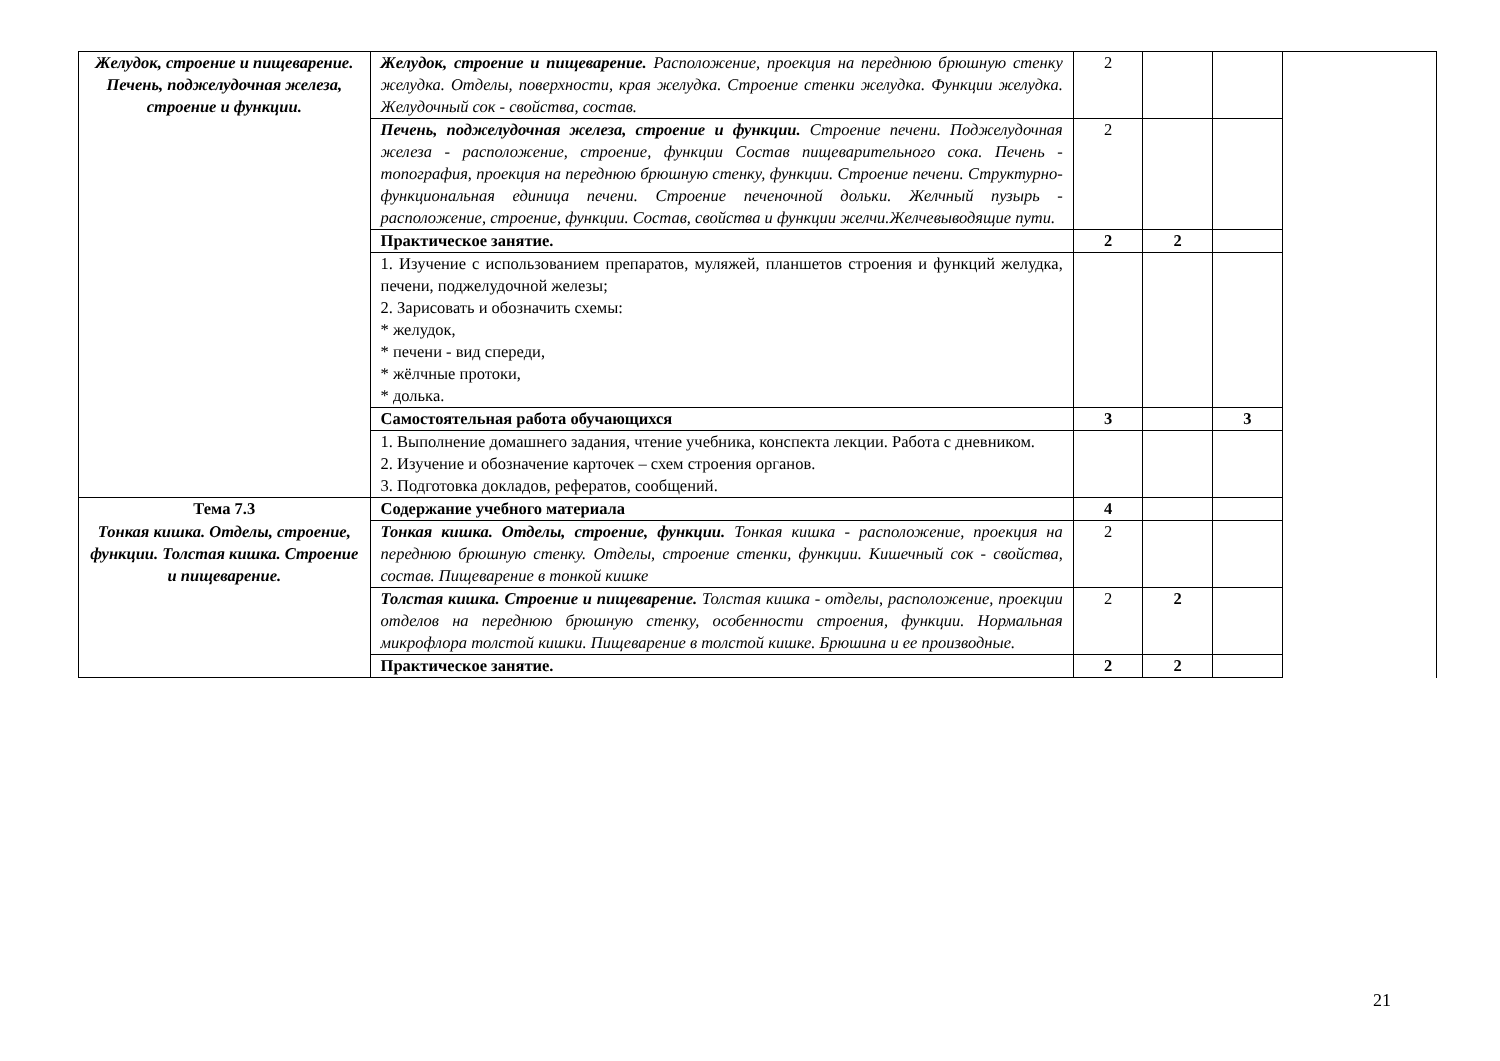| Желудок, строение и пищеварение. Печень, поджелудочная железа, строение и функции. | Желудок, строение и пищеварение. Расположение, проекция на переднюю брюшную стенку желудка. Отделы, поверхности, края желудка. Строение стенки желудка. Функции желудка. Желудочный сок - свойства, состав. | 2 | | | |
| | Печень, поджелудочная железа, строение и функции. Строение печени. Поджелудочная железа - расположение, строение, функции Состав пищеварительного сока. Печень - топография, проекция на переднюю брюшную стенку, функции. Строение печени. Структурно-функциональная единица печени. Строение печеночной дольки. Желчный пузырь - расположение, строение, функции. Состав, свойства и функции желчи.Желчевыводящие пути. | 2 | | | |
| | Практическое занятие. | 2 | 2 | | |
| | 1. Изучение с использованием препаратов, муляжей, планшетов строения и функций желудка, печени, поджелудочной железы; 2. Зарисовать и обозначить схемы: * желудок, * печени - вид спереди, * жёлчные протоки, * долька. | | | | |
| | Самостоятельная работа обучающихся | 3 | | 3 | |
| | 1. Выполнение домашнего задания, чтение учебника, конспекта лекции. Работа с дневником. 2. Изучение и обозначение карточек – схем строения органов. 3. Подготовка докладов, рефератов, сообщений. | | | | |
| Тема 7.3 | Содержание учебного материала | 4 | | | |
| Тонкая кишка. Отделы, строение, функции. Толстая кишка. Строение и пищеварение. | Тонкая кишка. Отделы, строение, функции. Тонкая кишка - расположение, проекция на переднюю брюшную стенку. Отделы, строение стенки, функции. Кишечный сок - свойства, состав. Пищеварение в тонкой кишке | 2 | | | |
| | Толстая кишка. Строение и пищеварение. Толстая кишка - отделы, расположение, проекции отделов на переднюю брюшную стенку, особенности строения, функции. Нормальная микрофлора толстой кишки. Пищеварение в толстой кишке. Брюшина и ее производные. | 2 | 2 | | |
| | Практическое занятие. | 2 | 2 | | |
21